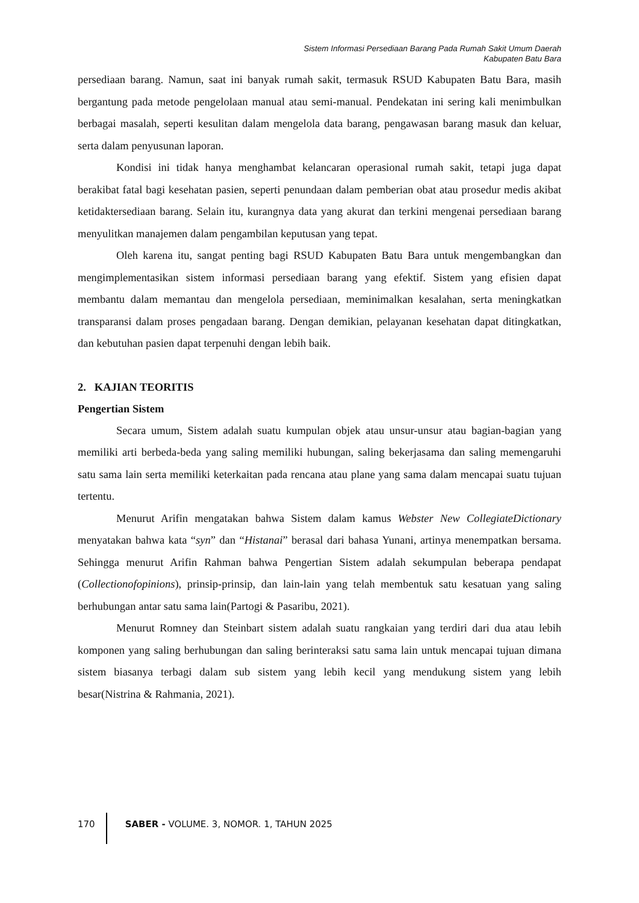Sistem Informasi Persediaan Barang Pada Rumah Sakit Umum Daerah
Kabupaten Batu Bara
persediaan barang. Namun, saat ini banyak rumah sakit, termasuk RSUD Kabupaten Batu Bara, masih bergantung pada metode pengelolaan manual atau semi-manual. Pendekatan ini sering kali menimbulkan berbagai masalah, seperti kesulitan dalam mengelola data barang, pengawasan barang masuk dan keluar, serta dalam penyusunan laporan.
Kondisi ini tidak hanya menghambat kelancaran operasional rumah sakit, tetapi juga dapat berakibat fatal bagi kesehatan pasien, seperti penundaan dalam pemberian obat atau prosedur medis akibat ketidaktersediaan barang. Selain itu, kurangnya data yang akurat dan terkini mengenai persediaan barang menyulitkan manajemen dalam pengambilan keputusan yang tepat.
Oleh karena itu, sangat penting bagi RSUD Kabupaten Batu Bara untuk mengembangkan dan mengimplementasikan sistem informasi persediaan barang yang efektif. Sistem yang efisien dapat membantu dalam memantau dan mengelola persediaan, meminimalkan kesalahan, serta meningkatkan transparansi dalam proses pengadaan barang. Dengan demikian, pelayanan kesehatan dapat ditingkatkan, dan kebutuhan pasien dapat terpenuhi dengan lebih baik.
2. KAJIAN TEORITIS
Pengertian Sistem
Secara umum, Sistem adalah suatu kumpulan objek atau unsur-unsur atau bagian-bagian yang memiliki arti berbeda-beda yang saling memiliki hubungan, saling bekerjasama dan saling memengaruhi satu sama lain serta memiliki keterkaitan pada rencana atau plane yang sama dalam mencapai suatu tujuan tertentu.
Menurut Arifin mengatakan bahwa Sistem dalam kamus Webster New CollegiateDictionary menyatakan bahwa kata “syn” dan “Histanai” berasal dari bahasa Yunani, artinya menempatkan bersama. Sehingga menurut Arifin Rahman bahwa Pengertian Sistem adalah sekumpulan beberapa pendapat (Collectionofopinions), prinsip-prinsip, dan lain-lain yang telah membentuk satu kesatuan yang saling berhubungan antar satu sama lain(Partogi & Pasaribu, 2021).
Menurut Romney dan Steinbart sistem adalah suatu rangkaian yang terdiri dari dua atau lebih komponen yang saling berhubungan dan saling berinteraksi satu sama lain untuk mencapai tujuan dimana sistem biasanya terbagi dalam sub sistem yang lebih kecil yang mendukung sistem yang lebih besar(Nistrina & Rahmania, 2021).
170 SABER - VOLUME. 3, NOMOR. 1, TAHUN 2025